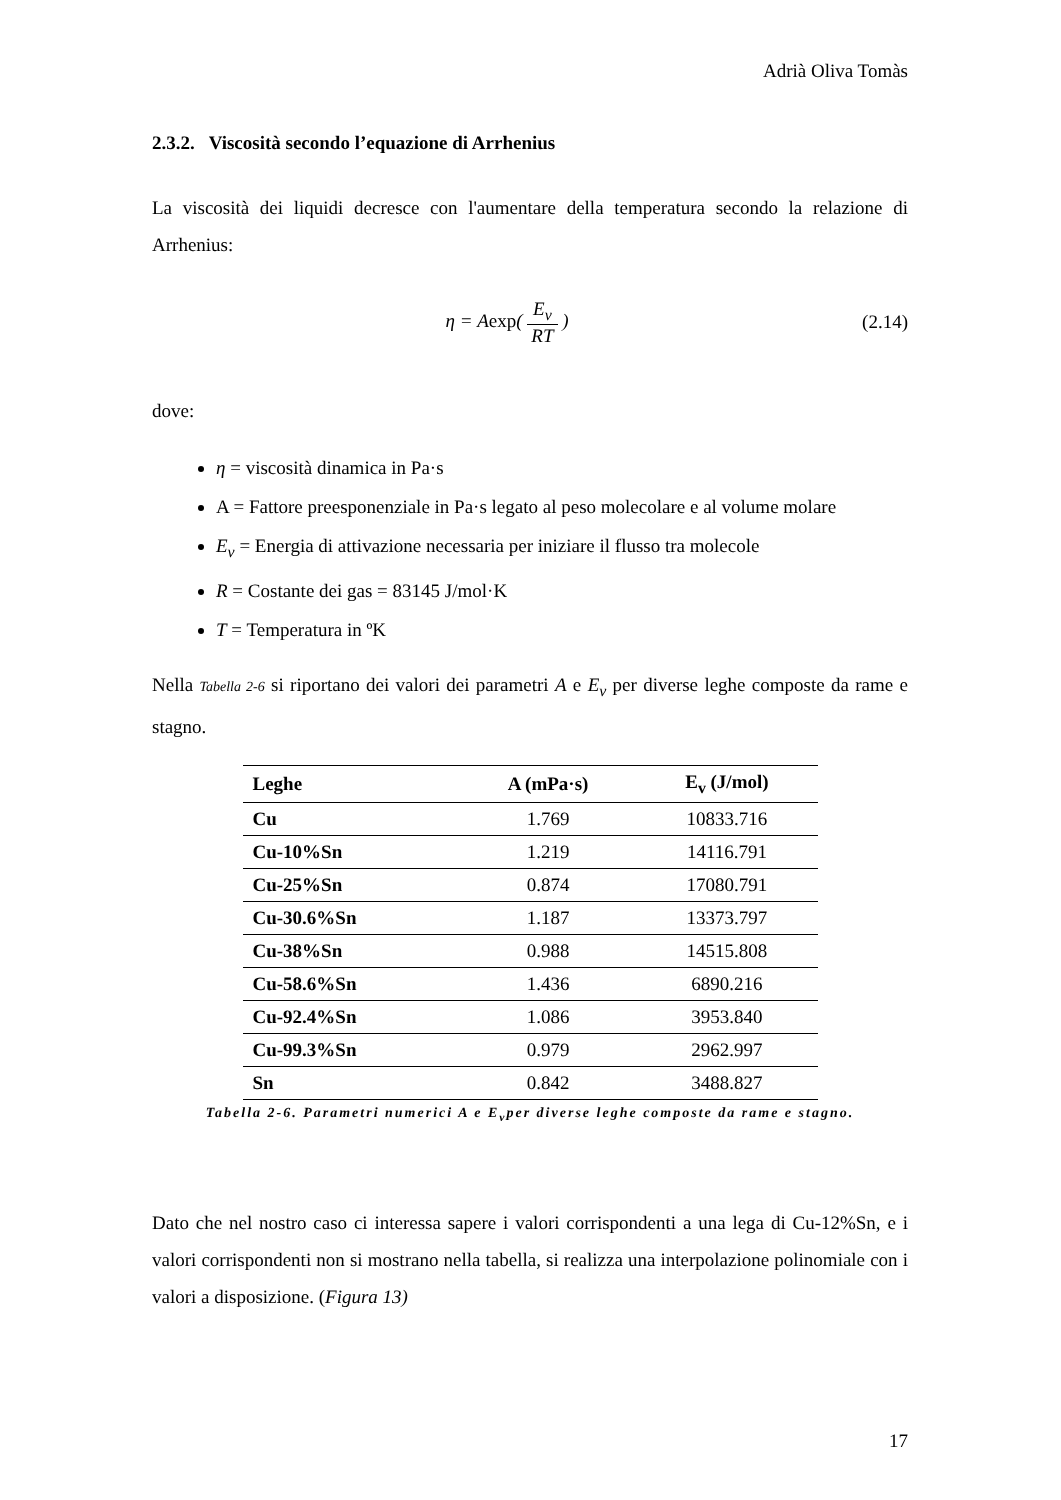Adrià Oliva Tomàs
2.3.2. Viscosità secondo l’equazione di Arrhenius
La viscosità dei liquidi decresce con l'aumentare della temperatura secondo la relazione di Arrhenius:
η = Aexp( E<sub>v</sub> RT ) (2.14)
dove:
η = viscosità dinamica in Pa·s
A = Fattore preesponenziale in Pa·s legato al peso molecolare e al volume molare
E<sub>v</sub> = Energia di attivazione necessaria per iniziare il flusso tra molecole
R = Costante dei gas = 83145 J/mol·K
T = Temperatura in ºK
Nella Tabella 2-6 si riportano dei valori dei parametri A e E<sub>v</sub> per diverse leghe composte da rame e stagno.
| Leghe | A (mPa·s) | E<sub>v</sub> (J/mol) |
| --- | --- | --- |
| Cu | 1.769 | 10833.716 |
| Cu-10%Sn | 1.219 | 14116.791 |
| Cu-25%Sn | 0.874 | 17080.791 |
| Cu-30.6%Sn | 1.187 | 13373.797 |
| Cu-38%Sn | 0.988 | 14515.808 |
| Cu-58.6%Sn | 1.436 | 6890.216 |
| Cu-92.4%Sn | 1.086 | 3953.840 |
| Cu-99.3%Sn | 0.979 | 2962.997 |
| Sn | 0.842 | 3488.827 |
Tabella 2-6. Parametri numerici A e E<sub>v</sub>per diverse leghe composte da rame e stagno.
Dato che nel nostro caso ci interessa sapere i valori corrispondenti a una lega di Cu-12%Sn, e i valori corrispondenti non si mostrano nella tabella, si realizza una interpolazione polinomiale con i valori a disposizione. (Figura 13)
17